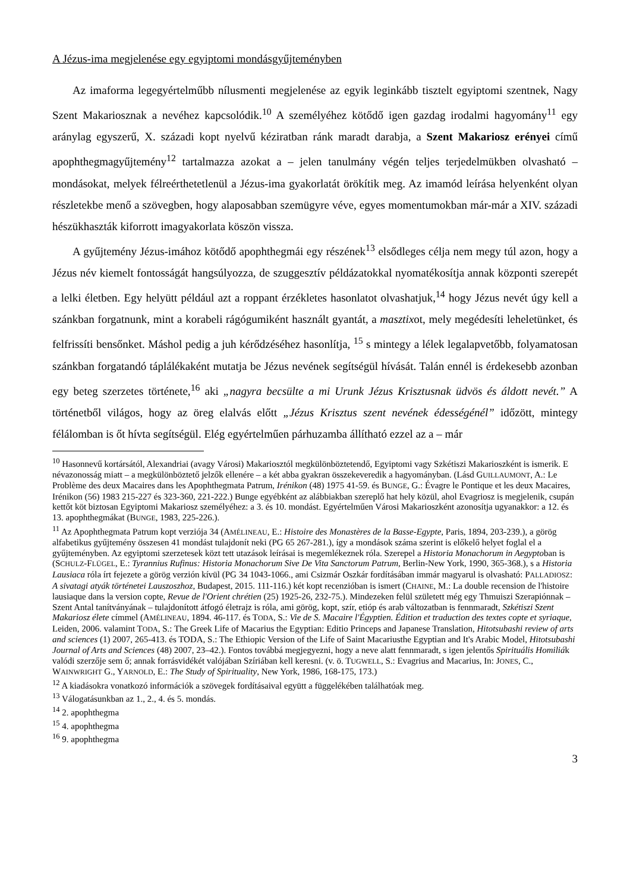A Jézus-ima megjelenése egy egyiptomi mondásgyűjteményben
Az imaforma legegyértelműbb nílusmenti megjelenése az egyik leginkább tisztelt egyiptomi szentnek, Nagy Szent Makariosznak a nevéhez kapcsolódik.<sup>10</sup> A személyéhez kötődő igen gazdag irodalmi hagyomány<sup>11</sup> egy aránylag egyszerű, X. századi kopt nyelvű kéziratban ránk maradt darabja, a Szent Makariosz erényei című apophthegmagyűjtemény<sup>12</sup> tartalmazza azokat a – jelen tanulmány végén teljes terjedelmükben olvasható – mondásokat, melyek félreérthetetlenül a Jézus-ima gyakorlatát örökítik meg. Az imamód leírása helyenként olyan részletekbe menő a szövegben, hogy alaposabban szemügyre véve, egyes momentumokban már-már a XIV. századi hészükhaszták kiforrott imagyakorlata köszön vissza.
A gyűjtemény Jézus-imához kötődő apophthegmái egy részének<sup>13</sup> elsődleges célja nem megy túl azon, hogy a Jézus név kiemelt fontosságát hangsúlyozza, de szuggesztív példázatokkal nyomatékosítja annak központi szerepét a lelki életben. Egy helyütt például azt a roppant érzékletes hasonlatot olvashatjuk,<sup>14</sup> hogy Jézus nevét úgy kell a szánkban forgatnunk, mint a korabeli rágógumiként használt gyantát, a masztixot, mely megédesíti leheletünket, és felfrissíti bensőnket. Máshol pedig a juh kérődzéséhez hasonlítja, <sup>15</sup> s mintegy a lélek legalapvetőbb, folyamatosan szánkban forgatandó táplálékaként mutatja be Jézus nevének segítségül hívását. Talán ennél is érdekesebb azonban egy beteg szerzetes története,<sup>16</sup> aki „nagyra becsülte a mi Urunk Jézus Krisztusnak üdvös és áldott nevét.” A történetből világos, hogy az öreg elalvás előtt „Jézus Krisztus szent nevének édességénél” időzött, mintegy félálomban is őt hívta segítségül. Elég egyértelműen párhuzamba állítható ezzel az a – már
<sup>10</sup> Hasonnevű kortársától, Alexandriai (avagy Városi) Makariosztól megkülönböztetendő, Egyiptomi vagy Szkétiszi Makarioszként is ismerik. E névazonosság miatt – a megkülönböztető jelzők ellenére – a két abba gyakran összekeveredik a hagyományban. (Lásd GUILLAUMONT, A.: Le Problème des deux Macaires dans les Apophthegmata Patrum, Irénikon (48) 1975 41-59. és BUNGE, G.: Évagre le Pontique et les deux Macaires, Irénikon (56) 1983 215-227 és 323-360, 221-222.) Bunge egyébként az alábbiakban szereplő hat hely közül, ahol Evagriosz is megjelenik, csupán kettőt köt biztosan Egyiptomi Makariosz személyéhez: a 3. és 10. mondást. Egyértelműen Városi Makarioszként azonosítja ugyanakkor: a 12. és 13. apophthegmákat (BUNGE, 1983, 225-226.).
<sup>11</sup> Az Apophthegmata Patrum kopt verziója 34 (AMÉLINEAU, E.: Histoire des Monastères de la Basse-Egypte, Paris, 1894, 203-239.), a görög alfabetikus gyűjtemény összesen 41 mondást tulajdonít neki (PG 65 267-281.), így a mondások száma szerint is előkelő helyet foglal el a gyűjteményben. Az egyiptomi szerzetesek közt tett utazások leírásai is megemlékeznek róla. Szerepel a Historia Monachorum in Aegyptoban is (SCHULZ-FLÜGEL, E.: Tyrannius Rufinus: Historia Monachorum Sive De Vita Sanctorum Patrum, Berlin-New York, 1990, 365-368.), s a Historia Lausiaca róla írt fejezete a görög verzión kívül (PG 34 1043-1066., ami Csizmár Oszkár fordításában immár magyarul is olvasható: PALLADIOSZ: A sivatagi atyák történetei Lauszoszhoz, Budapest, 2015. 111-116.) két kopt recenzióban is ismert (CHAINE, M.: La double recension de l'histoire lausiaque dans la version copte, Revue de l'Orient chrétien (25) 1925-26, 232-75.). Mindezeken felül született még egy Thmuiszi Szerapiónnak – Szent Antal tanítványának – tulajdonított átfogó életrajz is róla, ami görög, kopt, szír, etióp és arab változatban is fennmaradt, Szkétiszi Szent Makariosz élete címmel (AMÉLINEAU, 1894. 46-117. és TODA, S.: Vie de S. Macaire l'Égyptien. Édition et traduction des textes copte et syriaque, Leiden, 2006. valamint TODA, S.: The Greek Life of Macarius the Egyptian: Editio Princeps and Japanese Translation, Hitotsubashi review of arts and sciences (1) 2007, 265-413. és TODA, S.: The Ethiopic Version of the Life of Saint Macariusthe Egyptian and It's Arabic Model, Hitotsubashi Journal of Arts and Sciences (48) 2007, 23–42.). Fontos továbbá megjegyezni, hogy a neve alatt fennmaradt, s igen jelentős Spirituális Homiliák valódi szerzője sem ő; annak forrásvidékét valójában Szíriában kell keresni. (v. ö. TUGWELL, S.: Evagrius and Macarius, In: JONES, C., WAINWRIGHT G., YARNOLD, E.: The Study of Spirituality, New York, 1986, 168-175, 173.)
<sup>12</sup> A kiadásokra vonatkozó információk a szövegek fordításaival együtt a függelékében találhatóak meg.
<sup>13</sup> Válogatásunkban az 1., 2., 4. és 5. mondás.
<sup>14</sup> 2. apophthegma
<sup>15</sup> 4. apophthegma
<sup>16</sup> 9. apophthegma
3